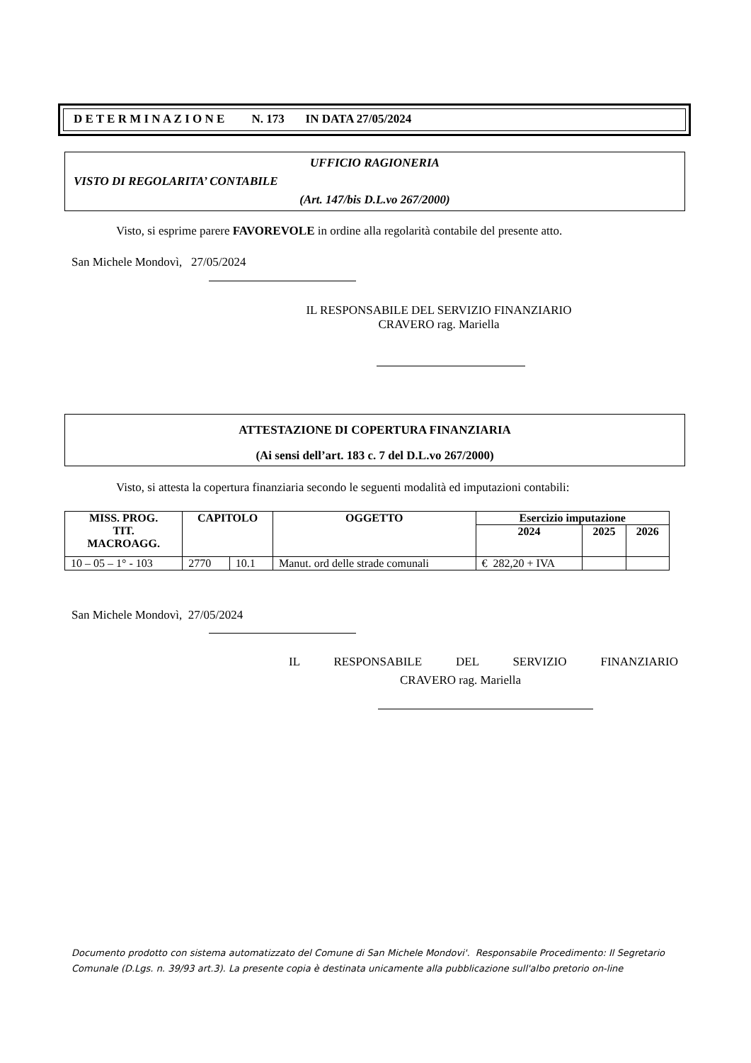D E T E R M I N A Z I O N E N. 173 IN DATA 27/05/2024
UFFICIO RAGIONERIA
VISTO DI REGOLARITA’ CONTABILE
(Art. 147/bis D.L.vo 267/2000)
Visto, si esprime parere FAVOREVOLE in ordine alla regolarità contabile del presente atto.
San Michele Mondovì, 27/05/2024
IL RESPONSABILE DEL SERVIZIO FINANZIARIO
CRAVERO rag. Mariella
ATTESTAZIONE DI COPERTURA FINANZIARIA
(Ai sensi dell’art. 183 c. 7 del D.L.vo 267/2000)
Visto, si attesta la copertura finanziaria secondo le seguenti modalità ed imputazioni contabili:
| MISS. PROG. TIT. MACROAGG. | CAPITOLO | | OGGETTO | Esercizio imputazione | | |
| --- | --- | --- | --- | --- | --- | --- |
| | | | | 2024 | 2025 | 2026 |
| 10 – 05 – 1° - 103 | 2770 | 10.1 | Manut. ord delle strade comunali | € 282,20 + IVA | | |
San Michele Mondovì, 27/05/2024
IL RESPONSABILE DEL SERVIZIO FINANZIARIO
CRAVERO rag. Mariella
Documento prodotto con sistema automatizzato del Comune di San Michele Mondovi'. Responsabile Procedimento: Il Segretario
Comunale (D.Lgs. n. 39/93 art.3). La presente copia è destinata unicamente alla pubblicazione sull'albo pretorio on-line